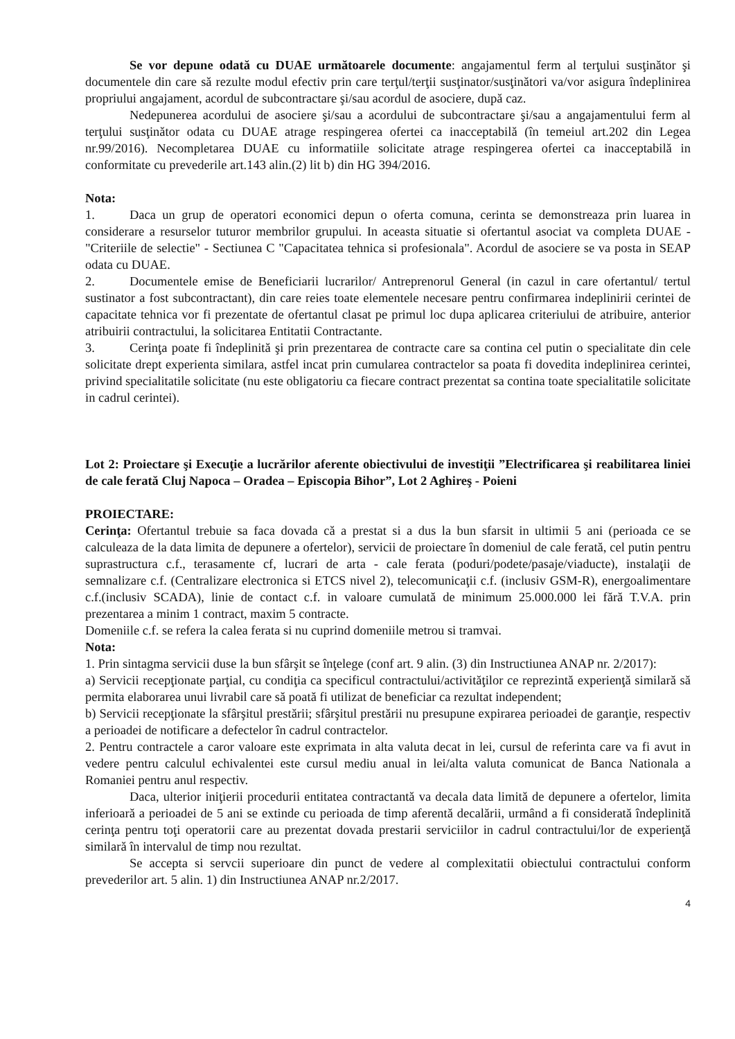Se vor depune odată cu DUAE următoarele documente: angajamentul ferm al terţului susţinător şi documentele din care să rezulte modul efectiv prin care terţul/terţii susţinator/susţinători va/vor asigura îndeplinirea propriului angajament, acordul de subcontractare şi/sau acordul de asociere, după caz.
Nedepunerea acordului de asociere şi/sau a acordului de subcontractare şi/sau a angajamentului ferm al terţului susţinător odata cu DUAE atrage respingerea ofertei ca inacceptabilă (în temeiul art.202 din Legea nr.99/2016). Necompletarea DUAE cu informatiile solicitate atrage respingerea ofertei ca inacceptabilă in conformitate cu prevederile art.143 alin.(2) lit b) din HG 394/2016.
Nota:
1. Daca un grup de operatori economici depun o oferta comuna, cerinta se demonstreaza prin luarea in considerare a resurselor tuturor membrilor grupului. In aceasta situatie si ofertantul asociat va completa DUAE - "Criteriile de selectie" - Sectiunea C "Capacitatea tehnica si profesionala". Acordul de asociere se va posta in SEAP odata cu DUAE.
2. Documentele emise de Beneficiarii lucrarilor/ Antreprenorul General (in cazul in care ofertantul/ tertul sustinator a fost subcontractant), din care reies toate elementele necesare pentru confirmarea indeplinirii cerintei de capacitate tehnica vor fi prezentate de ofertantul clasat pe primul loc dupa aplicarea criteriului de atribuire, anterior atribuirii contractului, la solicitarea Entitatii Contractante.
3. Cerinţa poate fi îndeplinită şi prin prezentarea de contracte care sa contina cel putin o specialitate din cele solicitate drept experienta similara, astfel incat prin cumularea contractelor sa poata fi dovedita indeplinirea cerintei, privind specialitatile solicitate (nu este obligatoriu ca fiecare contract prezentat sa contina toate specialitatile solicitate in cadrul cerintei).
Lot 2: Proiectare şi Execuţie a lucrărilor aferente obiectivului de investiţii ”Electrificarea şi reabilitarea liniei de cale ferată Cluj Napoca – Oradea – Episcopia Bihor”, Lot 2 Aghireş - Poieni
PROIECTARE:
Cerinţa: Ofertantul trebuie sa faca dovada că a prestat si a dus la bun sfarsit in ultimii 5 ani (perioada ce se calculeaza de la data limita de depunere a ofertelor), servicii de proiectare în domeniul de cale ferată, cel putin pentru suprastructura c.f., terasamente cf, lucrari de arta - cale ferata (poduri/podete/pasaje/viaducte), instalaţii de semnalizare c.f. (Centralizare electronica si ETCS nivel 2), telecomunicaţii c.f. (inclusiv GSM-R), energoalimentare c.f.(inclusiv SCADA), linie de contact c.f. in valoare cumulată de minimum 25.000.000 lei fără T.V.A. prin prezentarea a minim 1 contract, maxim 5 contracte.
Domeniile c.f. se refera la calea ferata si nu cuprind domeniile metrou si tramvai.
Nota:
1. Prin sintagma servicii duse la bun sfârşit se înţelege (conf art. 9 alin. (3) din Instructiunea ANAP nr. 2/2017):
a) Servicii recepţionate parţial, cu condiţia ca specificul contractului/activităţilor ce reprezintă experienţă similară să permita elaborarea unui livrabil care să poată fi utilizat de beneficiar ca rezultat independent;
b) Servicii recepţionate la sfârşitul prestării; sfârşitul prestării nu presupune expirarea perioadei de garanţie, respectiv a perioadei de notificare a defectelor în cadrul contractelor.
2. Pentru contractele a caror valoare este exprimata in alta valuta decat in lei, cursul de referinta care va fi avut in vedere pentru calculul echivalentei este cursul mediu anual in lei/alta valuta comunicat de Banca Nationala a Romaniei pentru anul respectiv.
Daca, ulterior iniţierii procedurii entitatea contractantă va decala data limită de depunere a ofertelor, limita inferioară a perioadei de 5 ani se extinde cu perioada de timp aferentă decalării, urmând a fi considerată îndeplinită cerinţa pentru toţi operatorii care au prezentat dovada prestarii serviciilor in cadrul contractului/lor de experienţă similară în intervalul de timp nou rezultat.
Se accepta si servcii superioare din punct de vedere al complexitatii obiectului contractului conform prevederilor art. 5 alin. 1) din Instructiunea ANAP nr.2/2017.
4